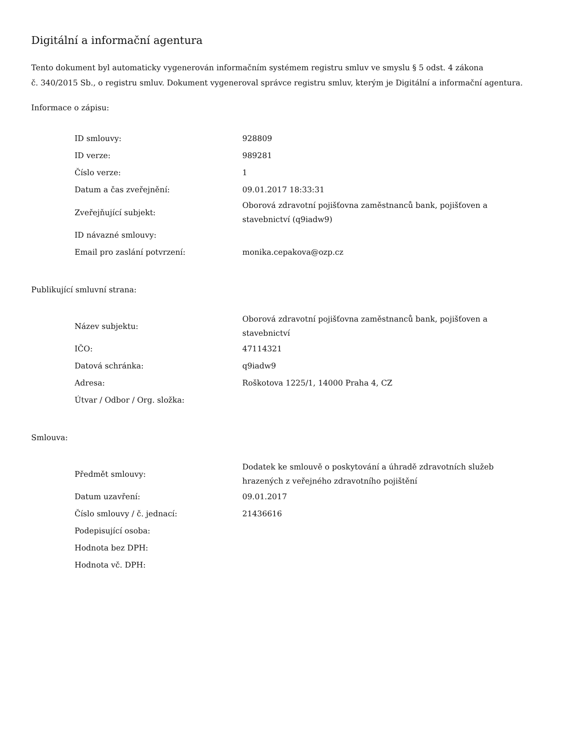Digitální a informační agentura
Tento dokument byl automaticky vygenerován informačním systémem registru smluv ve smyslu § 5 odst. 4 zákona
č. 340/2015 Sb., o registru smluv. Dokument vygeneroval správce registru smluv, kterým je Digitální a informační agentura.
Informace o zápisu:
| ID smlouvy: | 928809 |
| ID verze: | 989281 |
| Číslo verze: | 1 |
| Datum a čas zveřejnění: | 09.01.2017 18:33:31 |
| Zveřejňující subjekt: | Oborová zdravotní pojišťovna zaměstnanců bank, pojišťoven a stavebnictví (q9iadw9) |
| ID návazné smlouvy: | |
| Email pro zaslání potvrzení: | monika.cepakova@ozp.cz |
Publikující smluvní strana:
| Název subjektu: | Oborová zdravotní pojišťovna zaměstnanců bank, pojišťoven a stavebnictví |
| IČO: | 47114321 |
| Datová schránka: | q9iadw9 |
| Adresa: | Roškotova 1225/1, 14000 Praha 4, CZ |
| Útvar / Odbor / Org. složka: | |
Smlouva:
| Předmět smlouvy: | Dodatek ke smlouvě o poskytování a úhradě zdravotních služeb hrazených z veřejného zdravotního pojištění |
| Datum uzavření: | 09.01.2017 |
| Číslo smlouvy / č. jednací: | 21436616 |
| Podepisující osoba: | |
| Hodnota bez DPH: | |
| Hodnota vč. DPH: | |